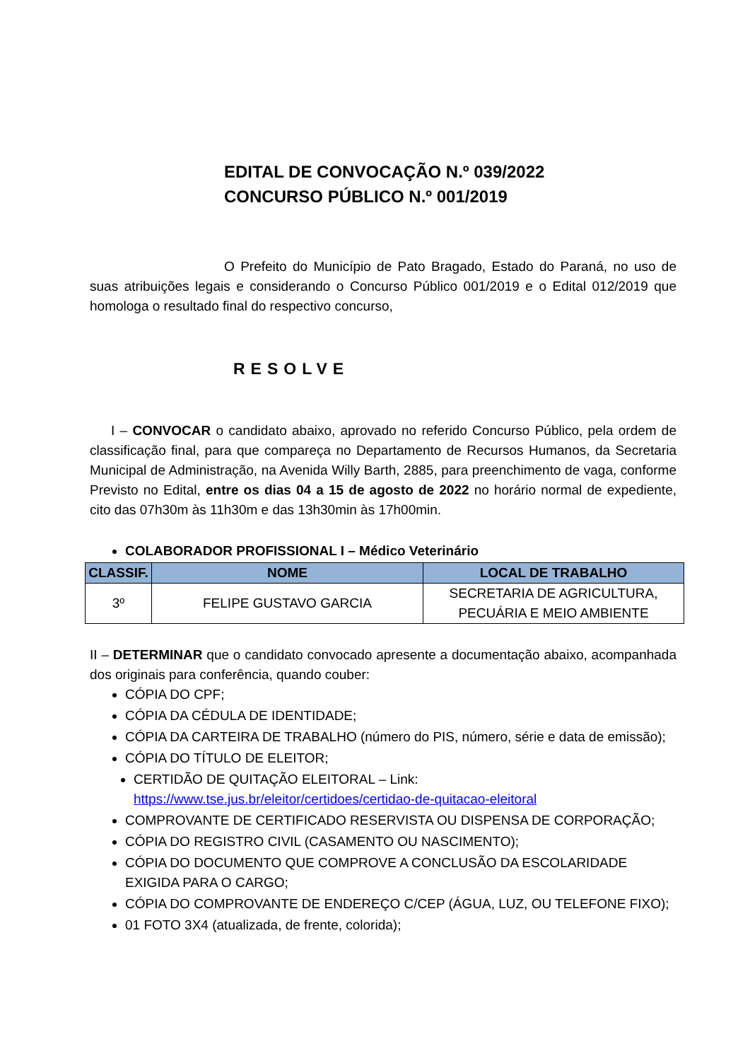EDITAL DE CONVOCAÇÃO N.º 039/2022
CONCURSO PÚBLICO N.º 001/2019
O Prefeito do Município de Pato Bragado, Estado do Paraná, no uso de suas atribuições legais e considerando o Concurso Público 001/2019 e o Edital 012/2019 que homologa o resultado final do respectivo concurso,
RESOLVE
I – CONVOCAR o candidato abaixo, aprovado no referido Concurso Público, pela ordem de classificação final, para que compareça no Departamento de Recursos Humanos, da Secretaria Municipal de Administração, na Avenida Willy Barth, 2885, para preenchimento de vaga, conforme Previsto no Edital, entre os dias 04 a 15 de agosto de 2022 no horário normal de expediente, cito das 07h30m às 11h30m e das 13h30min às 17h00min.
COLABORADOR PROFISSIONAL I – Médico Veterinário
| CLASSIF. | NOME | LOCAL DE TRABALHO |
| --- | --- | --- |
| 3º | FELIPE GUSTAVO GARCIA | SECRETARIA DE AGRICULTURA, PECUÁRIA E MEIO AMBIENTE |
II – DETERMINAR que o candidato convocado apresente a documentação abaixo, acompanhada dos originais para conferência, quando couber:
CÓPIA DO CPF;
CÓPIA DA CÉDULA DE IDENTIDADE;
CÓPIA DA CARTEIRA DE TRABALHO (número do PIS, número, série e data de emissão);
CÓPIA DO TÍTULO DE ELEITOR;
CERTIDÃO DE QUITAÇÃO ELEITORAL – Link:
https://www.tse.jus.br/eleitor/certidoes/certidao-de-quitacao-eleitoral
COMPROVANTE DE CERTIFICADO RESERVISTA OU DISPENSA DE CORPORAÇÃO;
CÓPIA DO REGISTRO CIVIL (CASAMENTO OU NASCIMENTO);
CÓPIA DO DOCUMENTO QUE COMPROVE A CONCLUSÃO DA ESCOLARIDADE EXIGIDA PARA O CARGO;
CÓPIA DO COMPROVANTE DE ENDEREÇO C/CEP (ÁGUA, LUZ, OU TELEFONE FIXO);
01 FOTO 3X4 (atualizada, de frente, colorida);